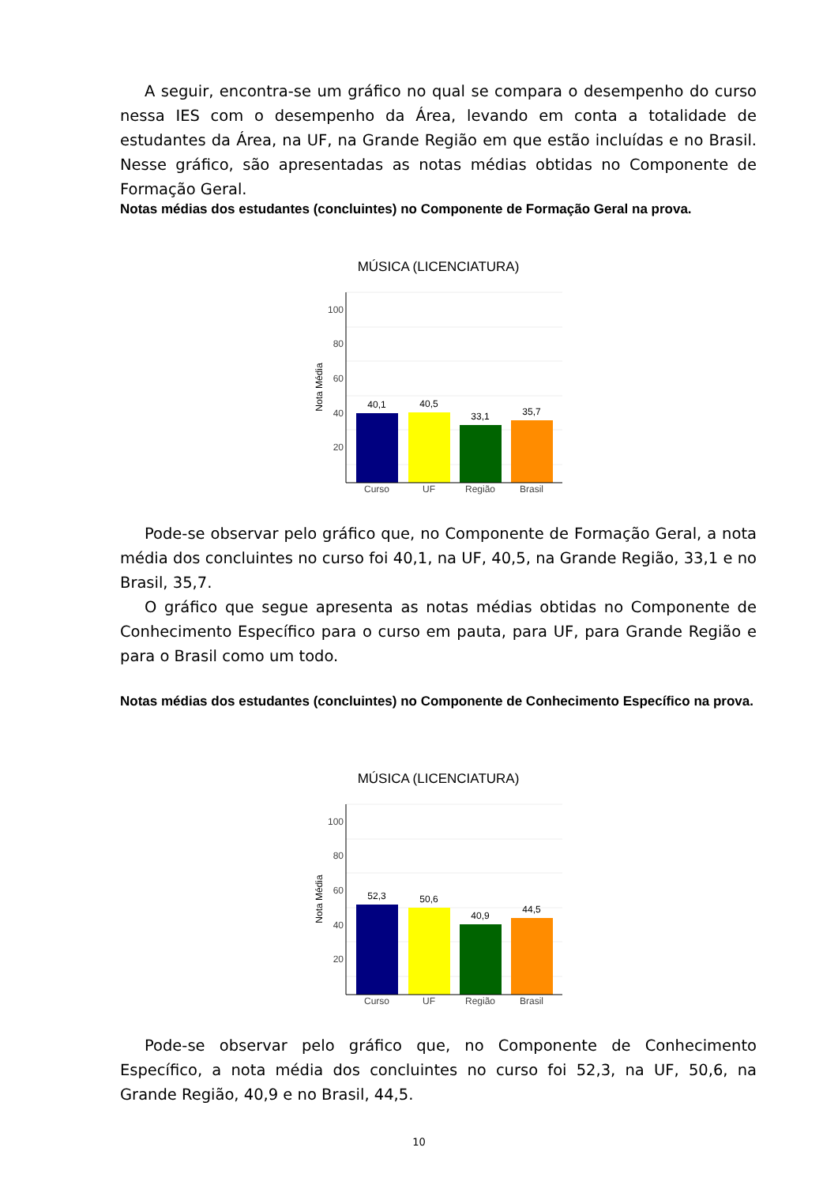A seguir, encontra-se um gráfico no qual se compara o desempenho do curso nessa IES com o desempenho da Área, levando em conta a totalidade de estudantes da Área, na UF, na Grande Região em que estão incluídas e no Brasil. Nesse gráfico, são apresentadas as notas médias obtidas no Componente de Formação Geral.
Notas médias dos estudantes (concluintes) no Componente de Formação Geral na prova.
MÚSICA (LICENCIATURA)
100
80
60
40
20
Nota Média
40,1
40,5
33,1
35,7
Curso
UF
Região
Brasil
Pode-se observar pelo gráfico que, no Componente de Formação Geral, a nota média dos concluintes no curso foi 40,1, na UF, 40,5, na Grande Região, 33,1 e no Brasil, 35,7.
O gráfico que segue apresenta as notas médias obtidas no Componente de Conhecimento Específico para o curso em pauta, para UF, para Grande Região e para o Brasil como um todo.
Notas médias dos estudantes (concluintes) no Componente de Conhecimento Específico na prova.
MÚSICA (LICENCIATURA)
100
80
60
40
20
Nota Média
52,3
50,6
40,9
44,5
Curso
UF
Região
Brasil
Pode-se observar pelo gráfico que, no Componente de Conhecimento Específico, a nota média dos concluintes no curso foi 52,3, na UF, 50,6, na Grande Região, 40,9 e no Brasil, 44,5.
10